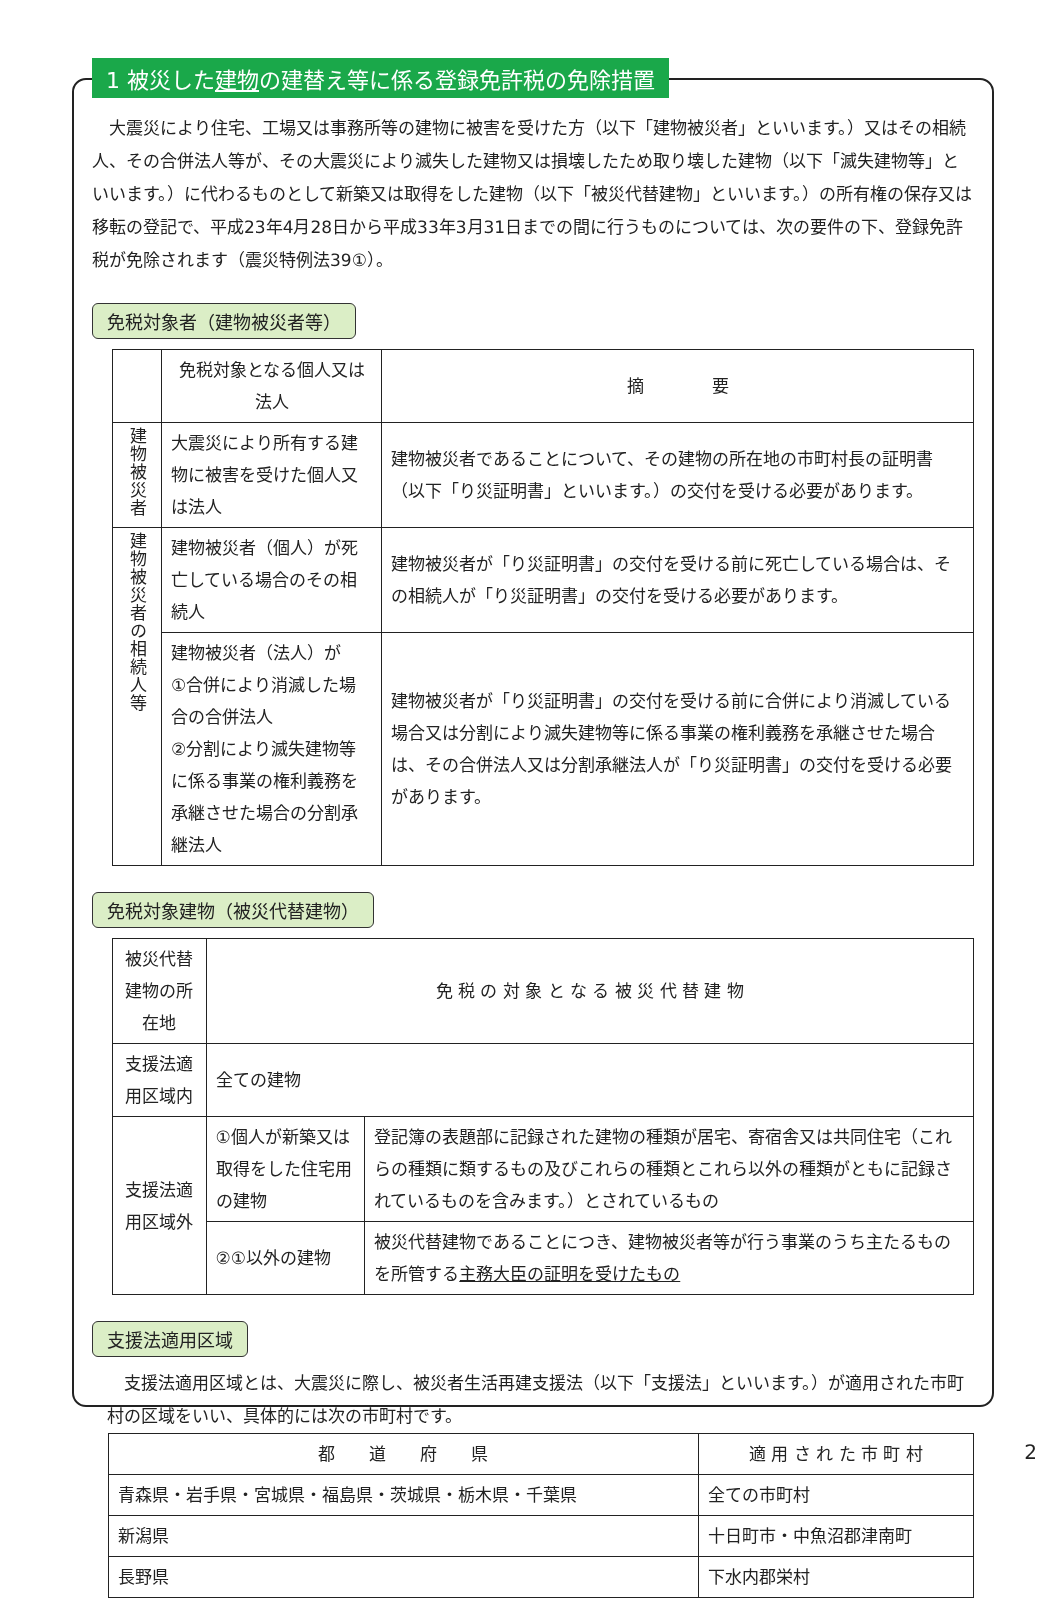1 被災した建物の建替え等に係る登録免許税の免除措置
　大震災により住宅、工場又は事務所等の建物に被害を受けた方（以下「建物被災者」といいます。）又はその相続人、その合併法人等が、その大震災により滅失した建物又は損壊したため取り壊した建物（以下「滅失建物等」といいます。）に代わるものとして新築又は取得をした建物（以下「被災代替建物」といいます。）の所有権の保存又は移転の登記で、平成23年4月28日から平成33年3月31日までの間に行うものについては、次の要件の下、登録免許税が免除されます（震災特例法39①）。
免税対象者（建物被災者等）
| | 免税対象となる個人又は法人 | 摘 要 |
| --- | --- | --- |
| 建物被災者 | 大震災により所有する建物に被害を受けた個人又は法人 | 建物被災者であることについて、その建物の所在地の市町村長の証明書（以下「り災証明書」といいます。）の交付を受ける必要があります。 |
| 建物被災者の相続人等 | 建物被災者（個人）が死亡している場合のその相続人 | 建物被災者が「り災証明書」の交付を受ける前に死亡している場合は、その相続人が「り災証明書」の交付を受ける必要があります。 |
| | 建物被災者（法人）が ①合併により消滅した場合の合併法人 ②分割により滅失建物等に係る事業の権利義務を承継させた場合の分割承継法人 | 建物被災者が「り災証明書」の交付を受ける前に合併により消滅している場合又は分割により滅失建物等に係る事業の権利義務を承継させた場合は、その合併法人又は分割承継法人が「り災証明書」の交付を受ける必要があります。 |
免税対象建物（被災代替建物）
| 被災代替建物の所在地 | 免 税 の 対 象 と な る 被 災 代 替 建 物 | |
| --- | --- | --- |
| 支援法適用区域内 | 全ての建物 | |
| 支援法適用区域外 | ①個人が新築又は取得をした住宅用の建物 | 登記簿の表題部に記録された建物の種類が居宅、寄宿舎又は共同住宅（これらの種類に類するもの及びこれらの種類とこれら以外の種類がともに記録されているものを含みます。）とされているもの |
| | ②①以外の建物 | 被災代替建物であることにつき、建物被災者等が行う事業のうち主たるものを所管する 主務大臣の証明を受けたもの |
支援法適用区域
　支援法適用区域とは、大震災に際し、被災者生活再建支援法（以下「支援法」といいます。）が適用された市町村の区域をいい、具体的には次の市町村です。
| 都 道 府 県 | 適 用 さ れ た 市 町 村 |
| --- | --- |
| 青森県・岩手県・宮城県・福島県・茨城県・栃木県・千葉県 | 全ての市町村 |
| 新潟県 | 十日町市・中魚沼郡津南町 |
| 長野県 | 下水内郡栄村 |
2